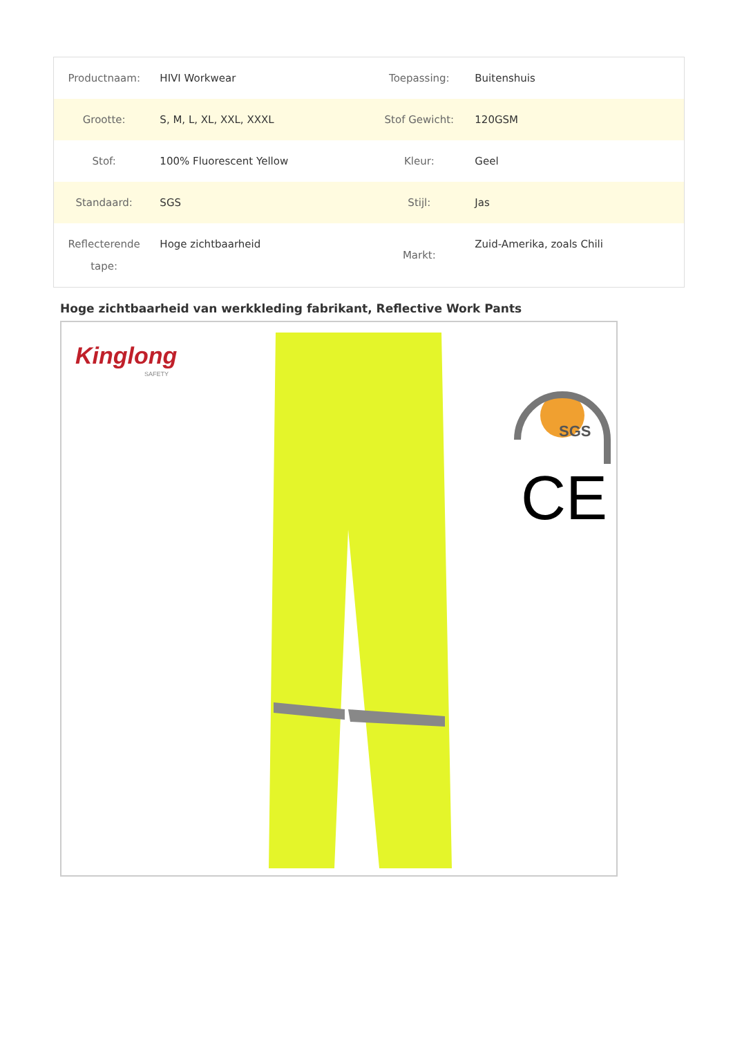| Productnaam: | HIVI Workwear | Toepassing: | Buitenshuis |
| Grootte: | S, M, L, XL, XXL, XXXL | Stof Gewicht: | 120GSM |
| Stof: | 100% Fluorescent Yellow | Kleur: | Geel |
| Standaard: | SGS | Stijl: | Jas |
| Reflecterende tape: | Hoge zichtbaarheid | Markt: | Zuid-Amerika, zoals Chili |
Hoge zichtbaarheid van werkkleding fabrikant, Reflective Work Pants
Kinglong
SAFETY
SGS
CE